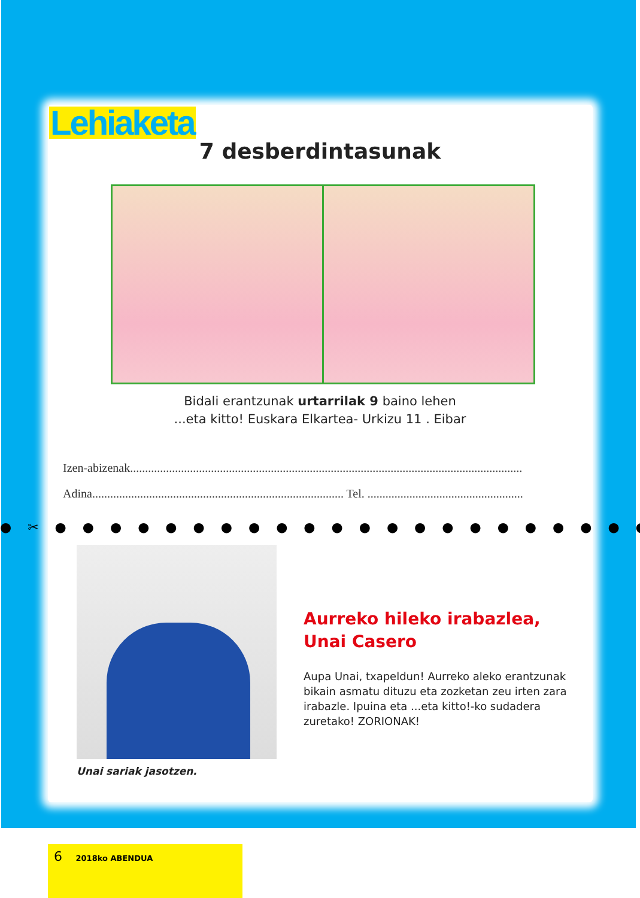Lehiaketa
7 desberdintasunak
Bidali erantzunak urtarrilak 9 baino lehen
...eta kitto! Euskara Elkartea- Urkizu 11 . Eibar
Izen-abizenak...................................................................................................................................
Adina.................................................................................... Tel. ....................................................
● ✂ ● ● ● ● ● ● ● ● ● ● ● ● ● ● ● ● ● ● ● ● ● ● ● ● ● ● ● ● ● ● ● ● ● ● ● ● ● ● ●
Unai sariak jasotzen.
Aurreko hileko irabazlea,
Unai Casero
Aupa Unai, txapeldun! Aurreko aleko erantzunak bikain asmatu dituzu eta zozketan zeu irten zara irabazle. Ipuina eta ...eta kitto!-ko sudadera zuretako! ZORIONAK!
6 2018ko ABENDUA